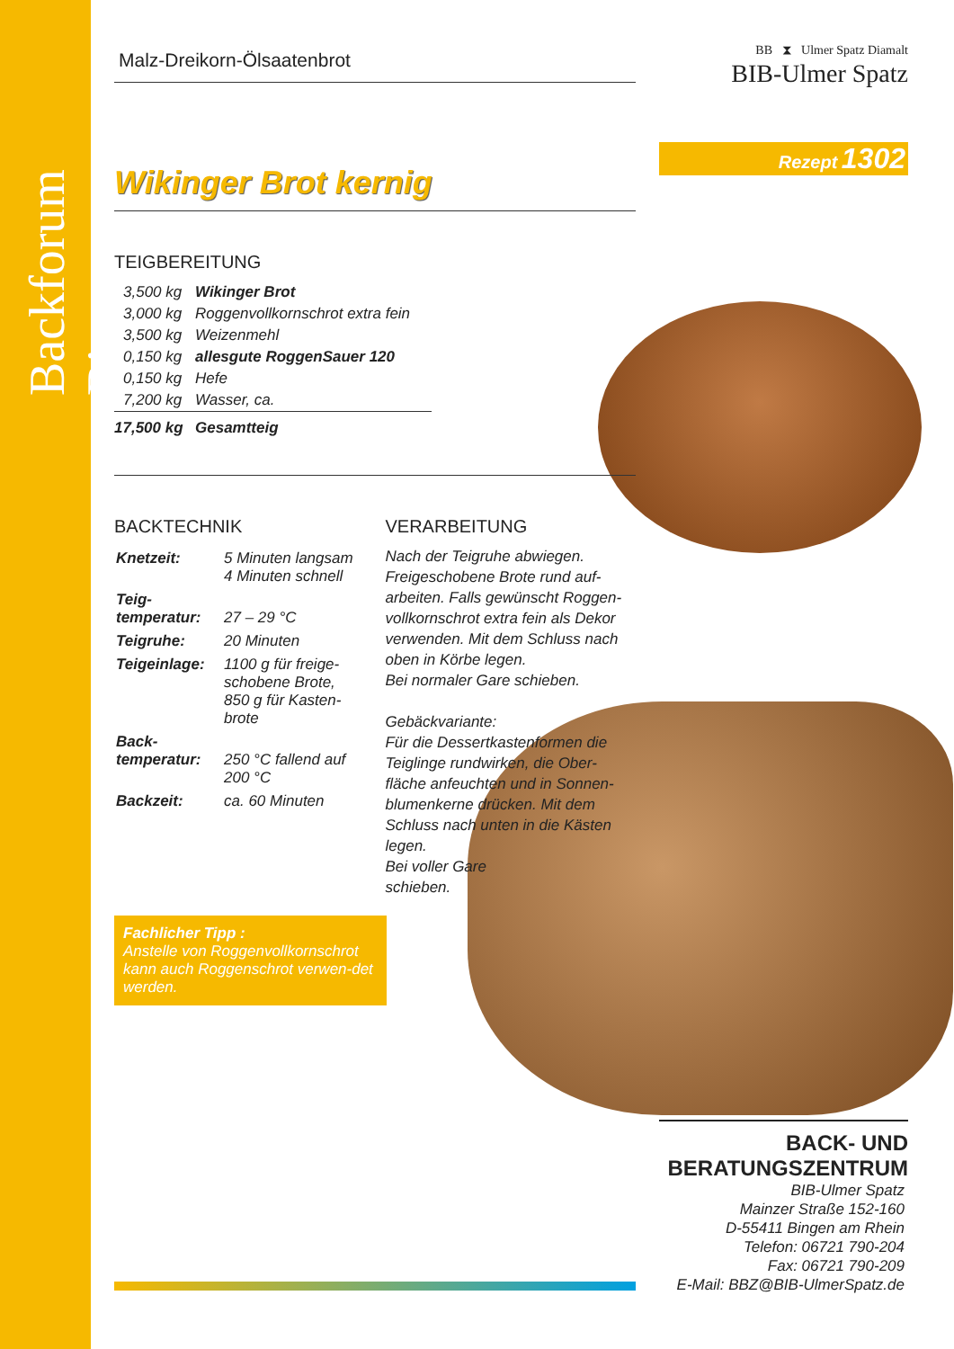Backforum Bingen
Malz-Dreikorn-Ölsaatenbrot
Wikinger Brot kernig
TEIGBEREITUNG
| 3,500 kg | Wikinger Brot |
| 3,000 kg | Roggenvollkornschrot extra fein |
| 3,500 kg | Weizenmehl |
| 0,150 kg | allesgute RoggenSauer 120 |
| 0,150 kg | Hefe |
| 7,200 kg | Wasser, ca. |
| 17,500 kg | Gesamtteig |
BACKTECHNIK
| Knetzeit: | 5 Minuten langsam 4 Minuten schnell |
| Teig- temperatur: | 27 – 29 °C |
| Teigruhe: | 20 Minuten |
| Teigeinlage: | 1100 g für freige- schobene Brote, 850 g für Kasten- brote |
| Back- temperatur: | 250 °C fallend auf 200 °C |
| Backzeit: | ca. 60 Minuten |
VERARBEITUNG
Nach der Teigruhe abwiegen. Freigeschobene Brote rund auf-arbeiten. Falls gewünscht Roggen-vollkornschrot extra fein als Dekor verwenden. Mit dem Schluss nach oben in Körbe legen.
Bei normaler Gare schieben.
Gebäckvariante:
Für die Dessertkastenformen die Teiglinge rundwirken, die Ober-fläche anfeuchten und in Sonnen-blumenkerne drücken. Mit dem Schluss nach unten in die Kästen legen.
Bei voller Gare
schieben.
Fachlicher Tipp :
Anstelle von Roggenvollkornschrot kann auch Roggenschrot verwen-det werden.
BB ⧗ Ulmer Spatz Diamalt
BIB-Ulmer Spatz
Rezept 1302
BACK- UND BERATUNGSZENTRUM
BIB-Ulmer Spatz
Mainzer Straße 152-160
D-55411 Bingen am Rhein
Telefon: 06721 790-204
Fax: 06721 790-209
E-Mail: BBZ@BIB-UlmerSpatz.de